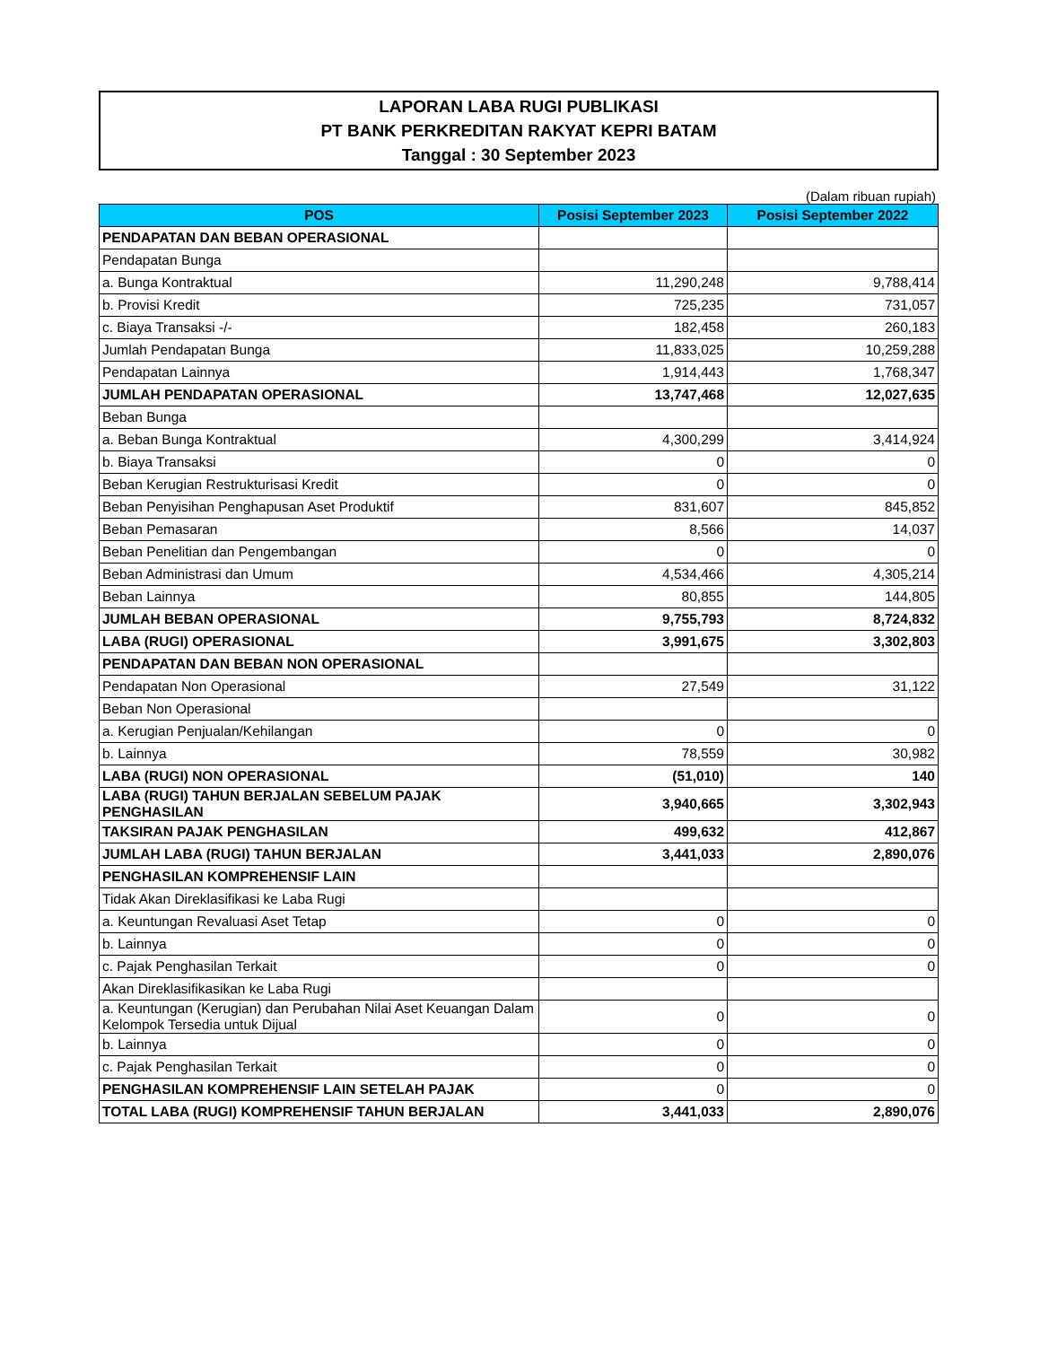LAPORAN LABA RUGI PUBLIKASI
PT BANK PERKREDITAN RAKYAT KEPRI BATAM
Tanggal : 30 September 2023
(Dalam ribuan rupiah)
| POS | Posisi September 2023 | Posisi September 2022 |
| --- | --- | --- |
| PENDAPATAN DAN BEBAN OPERASIONAL | | |
| Pendapatan Bunga | | |
| a. Bunga Kontraktual | 11,290,248 | 9,788,414 |
| b. Provisi Kredit | 725,235 | 731,057 |
| c. Biaya Transaksi -/- | 182,458 | 260,183 |
| Jumlah Pendapatan Bunga | 11,833,025 | 10,259,288 |
| Pendapatan Lainnya | 1,914,443 | 1,768,347 |
| JUMLAH PENDAPATAN OPERASIONAL | 13,747,468 | 12,027,635 |
| Beban Bunga | | |
| a. Beban Bunga Kontraktual | 4,300,299 | 3,414,924 |
| b. Biaya Transaksi | 0 | 0 |
| Beban Kerugian Restrukturisasi Kredit | 0 | 0 |
| Beban Penyisihan Penghapusan Aset Produktif | 831,607 | 845,852 |
| Beban Pemasaran | 8,566 | 14,037 |
| Beban Penelitian dan Pengembangan | 0 | 0 |
| Beban Administrasi dan Umum | 4,534,466 | 4,305,214 |
| Beban Lainnya | 80,855 | 144,805 |
| JUMLAH BEBAN OPERASIONAL | 9,755,793 | 8,724,832 |
| LABA (RUGI) OPERASIONAL | 3,991,675 | 3,302,803 |
| PENDAPATAN DAN BEBAN NON OPERASIONAL | | |
| Pendapatan Non Operasional | 27,549 | 31,122 |
| Beban Non Operasional | | |
| a. Kerugian Penjualan/Kehilangan | 0 | 0 |
| b. Lainnya | 78,559 | 30,982 |
| LABA (RUGI) NON OPERASIONAL | (51,010) | 140 |
| LABA (RUGI) TAHUN BERJALAN SEBELUM PAJAK PENGHASILAN | 3,940,665 | 3,302,943 |
| TAKSIRAN PAJAK PENGHASILAN | 499,632 | 412,867 |
| JUMLAH LABA (RUGI) TAHUN BERJALAN | 3,441,033 | 2,890,076 |
| PENGHASILAN KOMPREHENSIF LAIN | | |
| Tidak Akan Direklasifikasi ke Laba Rugi | | |
| a. Keuntungan Revaluasi Aset Tetap | 0 | 0 |
| b. Lainnya | 0 | 0 |
| c. Pajak Penghasilan Terkait | 0 | 0 |
| Akan Direklasifikasikan ke Laba Rugi | | |
| a. Keuntungan (Kerugian) dan Perubahan Nilai Aset Keuangan Dalam Kelompok Tersedia untuk Dijual | 0 | 0 |
| b. Lainnya | 0 | 0 |
| c. Pajak Penghasilan Terkait | 0 | 0 |
| PENGHASILAN KOMPREHENSIF LAIN SETELAH PAJAK | 0 | 0 |
| TOTAL LABA (RUGI) KOMPREHENSIF TAHUN BERJALAN | 3,441,033 | 2,890,076 |